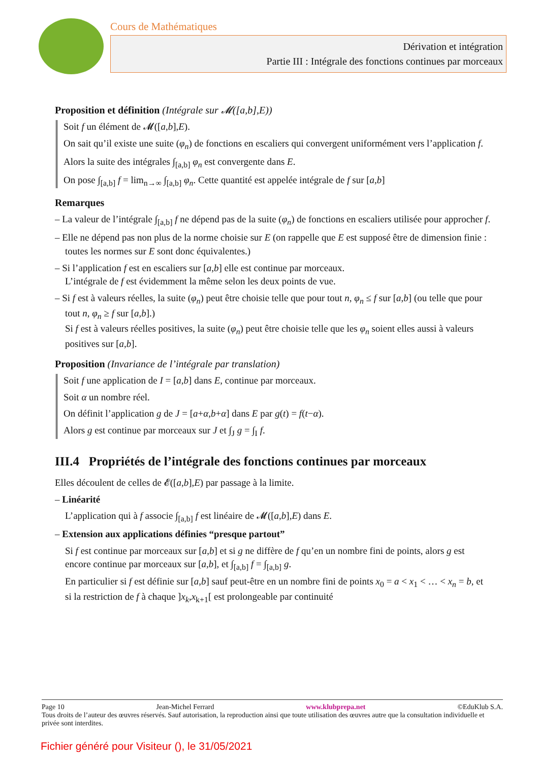Cours de Mathématiques
Dérivation et intégration
Partie III : Intégrale des fonctions continues par morceaux
Proposition et définition (Intégrale sur 𝓜([a,b],E))
Soit f un élément de 𝓜([a,b],E).
On sait qu’il existe une suite (φ<sub>n</sub>) de fonctions en escaliers qui convergent uniformément vers l’application f.
Alors la suite des intégrales ∫<sub>[a,b]</sub> φ<sub>n</sub> est convergente dans E.
On pose ∫<sub>[a,b]</sub> f = lim<sub>n→∞</sub> ∫<sub>[a,b]</sub> φ<sub>n</sub>. Cette quantité est appelée intégrale de f sur [a,b]
Remarques
– La valeur de l’intégrale ∫<sub>[a,b]</sub> f ne dépend pas de la suite (φ<sub>n</sub>) de fonctions en escaliers utilisée pour approcher f.
– Elle ne dépend pas non plus de la norme choisie sur E (on rappelle que E est supposé être de dimension finie : toutes les normes sur E sont donc équivalentes.)
– Si l’application f est en escaliers sur [a,b] elle est continue par morceaux.
L’intégrale de f est évidemment la même selon les deux points de vue.
– Si f est à valeurs réelles, la suite (φ<sub>n</sub>) peut être choisie telle que pour tout n, φ<sub>n</sub> ≤ f sur [a,b] (ou telle que pour tout n, φ<sub>n</sub> ≥ f sur [a,b].)
Si f est à valeurs réelles positives, la suite (φ<sub>n</sub>) peut être choisie telle que les φ<sub>n</sub> soient elles aussi à valeurs positives sur [a,b].
Proposition (Invariance de l’intégrale par translation)
Soit f une application de I = [a,b] dans E, continue par morceaux.
Soit α un nombre réel.
On définit l’application g de J = [a+α,b+α] dans E par g(t) = f(t−α).
Alors g est continue par morceaux sur J et ∫<sub>J</sub> g = ∫<sub>I</sub> f.
III.4 Propriétés de l’intégrale des fonctions continues par morceaux
Elles découlent de celles de 𝓔([a,b],E) par passage à la limite.
– Linéarité
L’application qui à f associe ∫<sub>[a,b]</sub> f est linéaire de 𝓜([a,b],E) dans E.
– Extension aux applications définies “presque partout”
Si f est continue par morceaux sur [a,b] et si g ne diffère de f qu’en un nombre fini de points, alors g est encore continue par morceaux sur [a,b], et ∫<sub>[a,b]</sub> f = ∫<sub>[a,b]</sub> g.
En particulier si f est définie sur [a,b] sauf peut-être en un nombre fini de points x<sub>0</sub> = a < x<sub>1</sub> < … < x<sub>n</sub> = b, et si la restriction de f à chaque ]x<sub>k</sub>,x<sub>k+1</sub>[ est prolongeable par continuité
Page 10 Jean-Michel Ferrard www.klubprepa.net ©EduKlub S.A.
Tous droits de l’auteur des œuvres réservés. Sauf autorisation, la reproduction ainsi que toute utilisation des œuvres autre que la consultation individuelle et privée sont interdites.
Fichier généré pour Visiteur (), le 31/05/2021